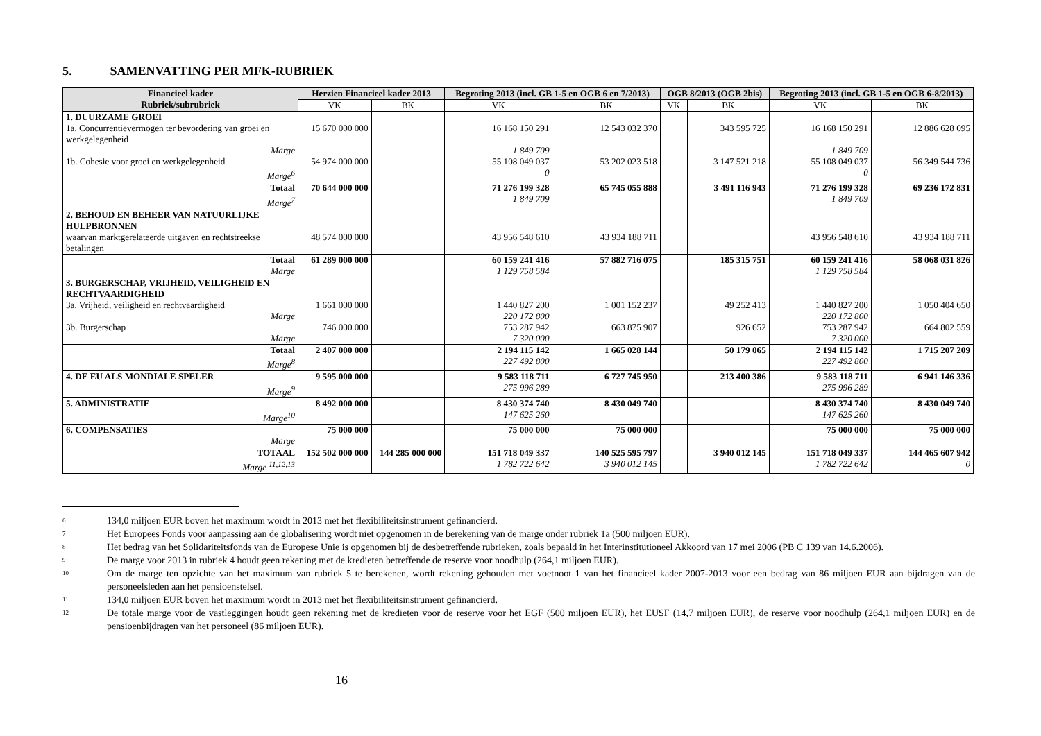5. SAMENVATTING PER MFK-RUBRIEK
| Financieel kader Rubriek/subrubriek | Herzien Financieel kader 2013 | | Begroting 2013 (incl. GB 1-5 en OGB 6 en 7/2013) | | OGB 8/2013 (OGB 2bis) | | Begroting 2013 (incl. GB 1-5 en OGB 6-8/2013) | |
| --- | --- | --- | --- | --- | --- | --- | --- | --- |
| | VK | BK | VK | BK | VK | BK | VK | BK |
| 1. DUURZAME GROEI | | | | | | | | |
| 1a. Concurrentievermogen ter bevordering van groei en werkgelegenheid | 15 670 000 000 | | 16 168 150 291 | 12 543 032 370 | | 343 595 725 | 16 168 150 291 | 12 886 628 095 |
| Marge | | | 1 849 709 | | | | 1 849 709 | |
| 1b. Cohesie voor groei en werkgelegenheid | 54 974 000 000 | | 55 108 049 037 | 53 202 023 518 | | 3 147 521 218 | 55 108 049 037 | 56 349 544 736 |
| Marge<sup>6</sup> | | | 0 | | | | 0 | |
| Totaal Marge<sup>7</sup> | 70 644 000 000 | | 71 276 199 328 1 849 709 | 65 745 055 888 | | 3 491 116 943 | 71 276 199 328 1 849 709 | 69 236 172 831 |
| 2. BEHOUD EN BEHEER VAN NATUURLIJKE HULPBRONNEN waarvan marktgerelateerde uitgaven en rechtstreekse betalingen | 48 574 000 000 | | 43 956 548 610 | 43 934 188 711 | | | 43 956 548 610 | 43 934 188 711 |
| Totaal Marge | 61 289 000 000 | | 60 159 241 416 1 129 758 584 | 57 882 716 075 | | 185 315 751 | 60 159 241 416 1 129 758 584 | 58 068 031 826 |
| 3. BURGERSCHAP, VRIJHEID, VEILIGHEID EN RECHTVAARDIGHEID 3a. Vrijheid, veiligheid en rechtvaardigheid | 1 661 000 000 | | 1 440 827 200 | 1 001 152 237 | | 49 252 413 | 1 440 827 200 | 1 050 404 650 |
| Marge | | | 220 172 800 | | | | 220 172 800 | |
| 3b. Burgerschap | 746 000 000 | | 753 287 942 | 663 875 907 | | 926 652 | 753 287 942 | 664 802 559 |
| Marge | | | 7 320 000 | | | | 7 320 000 | |
| Totaal Marge<sup>8</sup> | 2 407 000 000 | | 2 194 115 142 227 492 800 | 1 665 028 144 | | 50 179 065 | 2 194 115 142 227 492 800 | 1 715 207 209 |
| 4. DE EU ALS MONDIALE SPELER Marge<sup>9</sup> | 9 595 000 000 | | 9 583 118 711 275 996 289 | 6 727 745 950 | | 213 400 386 | 9 583 118 711 275 996 289 | 6 941 146 336 |
| 5. ADMINISTRATIE Marge<sup>10</sup> | 8 492 000 000 | | 8 430 374 740 147 625 260 | 8 430 049 740 | | | 8 430 374 740 147 625 260 | 8 430 049 740 |
| 6. COMPENSATIES Marge | 75 000 000 | | 75 000 000 | 75 000 000 | | | 75 000 000 | 75 000 000 |
| TOTAAL Marge <sup>11,12,13</sup> | 152 502 000 000 | 144 285 000 000 | 151 718 049 337 1 782 722 642 | 140 525 595 797 3 940 012 145 | | 3 940 012 145 | 151 718 049 337 1 782 722 642 | 144 465 607 942 0 |
<sup>6</sup> 134,0 miljoen EUR boven het maximum wordt in 2013 met het flexibiliteitsinstrument gefinancierd.
<sup>7</sup> Het Europees Fonds voor aanpassing aan de globalisering wordt niet opgenomen in de berekening van de marge onder rubriek 1a (500 miljoen EUR).
<sup>8</sup> Het bedrag van het Solidariteitsfonds van de Europese Unie is opgenomen bij de desbetreffende rubrieken, zoals bepaald in het Interinstitutioneel Akkoord van 17 mei 2006 (PB C 139 van 14.6.2006).
<sup>9</sup> De marge voor 2013 in rubriek 4 houdt geen rekening met de kredieten betreffende de reserve voor noodhulp (264,1 miljoen EUR).
<sup>10</sup> Om de marge ten opzichte van het maximum van rubriek 5 te berekenen, wordt rekening gehouden met voetnoot 1 van het financieel kader 2007-2013 voor een bedrag van 86 miljoen EUR aan bijdragen van de personeelsleden aan het pensioenstelsel.
<sup>11</sup> 134,0 miljoen EUR boven het maximum wordt in 2013 met het flexibiliteitsinstrument gefinancierd.
<sup>12</sup> De totale marge voor de vastleggingen houdt geen rekening met de kredieten voor de reserve voor het EGF (500 miljoen EUR), het EUSF (14,7 miljoen EUR), de reserve voor noodhulp (264,1 miljoen EUR) en de pensioenbijdragen van het personeel (86 miljoen EUR).
16